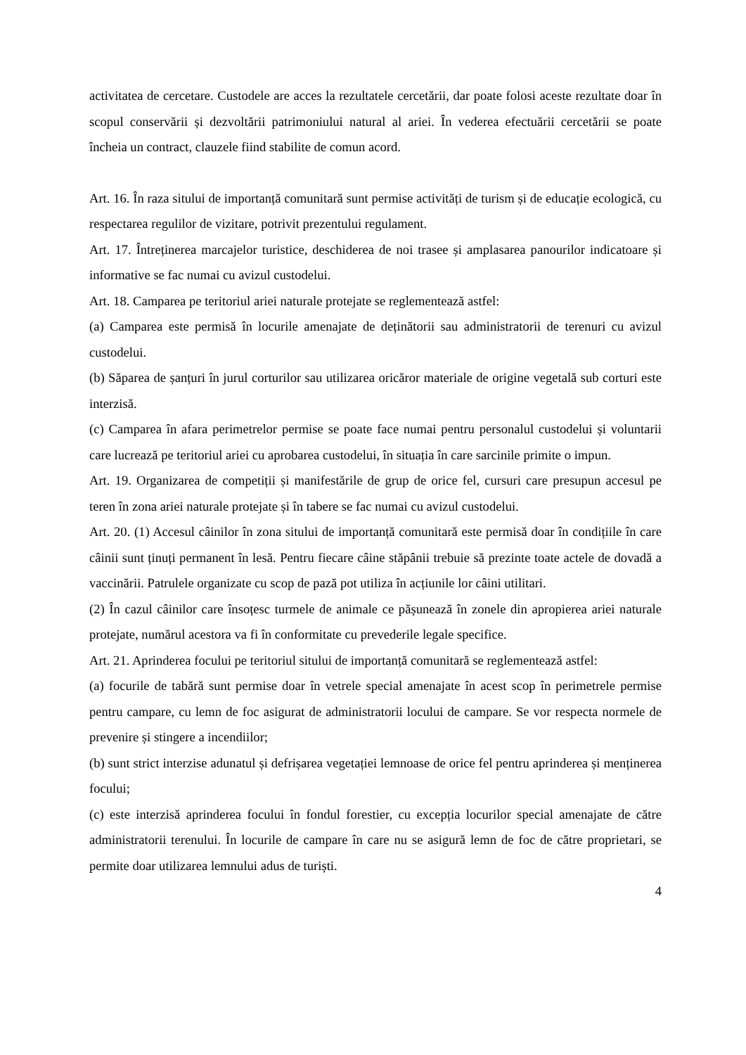activitatea de cercetare. Custodele are acces la rezultatele cercetării, dar poate folosi aceste rezultate doar în scopul conservării și dezvoltării patrimoniului natural al ariei. În vederea efectuării cercetării se poate încheia un contract, clauzele fiind stabilite de comun acord.
Art. 16. În raza sitului de importanță comunitară sunt permise activități de turism și de educație ecologică, cu respectarea regulilor de vizitare, potrivit prezentului regulament.
Art. 17. Întreținerea marcajelor turistice, deschiderea de noi trasee și amplasarea panourilor indicatoare și informative se fac numai cu avizul custodelui.
Art. 18. Camparea pe teritoriul ariei naturale protejate se reglementează astfel:
(a) Camparea este permisă în locurile amenajate de deținătorii sau administratorii de terenuri cu avizul custodelui.
(b) Săparea de șanțuri în jurul corturilor sau utilizarea oricăror materiale de origine vegetală sub corturi este interzisă.
(c) Camparea în afara perimetrelor permise se poate face numai pentru personalul custodelui și voluntarii care lucrează pe teritoriul ariei cu aprobarea custodelui, în situația în care sarcinile primite o impun.
Art. 19. Organizarea de competiții și manifestările de grup de orice fel, cursuri care presupun accesul pe teren în zona ariei naturale protejate și în tabere se fac numai cu avizul custodelui.
Art. 20. (1) Accesul câinilor în zona sitului de importanță comunitară este permisă doar în condițiile în care câinii sunt ținuți permanent în lesă. Pentru fiecare câine stăpânii trebuie să prezinte toate actele de dovadă a vaccinării. Patrulele organizate cu scop de pază pot utiliza în acțiunile lor câini utilitari.
(2) În cazul câinilor care însoțesc turmele de animale ce pășunează în zonele din apropierea ariei naturale protejate, numărul acestora va fi în conformitate cu prevederile legale specifice.
Art. 21. Aprinderea focului pe teritoriul sitului de importanță comunitară se reglementează astfel:
(a) focurile de tabără sunt permise doar în vetrele special amenajate în acest scop în perimetrele permise pentru campare, cu lemn de foc asigurat de administratorii locului de campare. Se vor respecta normele de prevenire și stingere a incendiilor;
(b) sunt strict interzise adunatul și defrișarea vegetației lemnoase de orice fel pentru aprinderea și menținerea focului;
(c) este interzisă aprinderea focului în fondul forestier, cu excepția locurilor special amenajate de către administratorii terenului. În locurile de campare în care nu se asigură lemn de foc de către proprietari, se permite doar utilizarea lemnului adus de turiști.
4